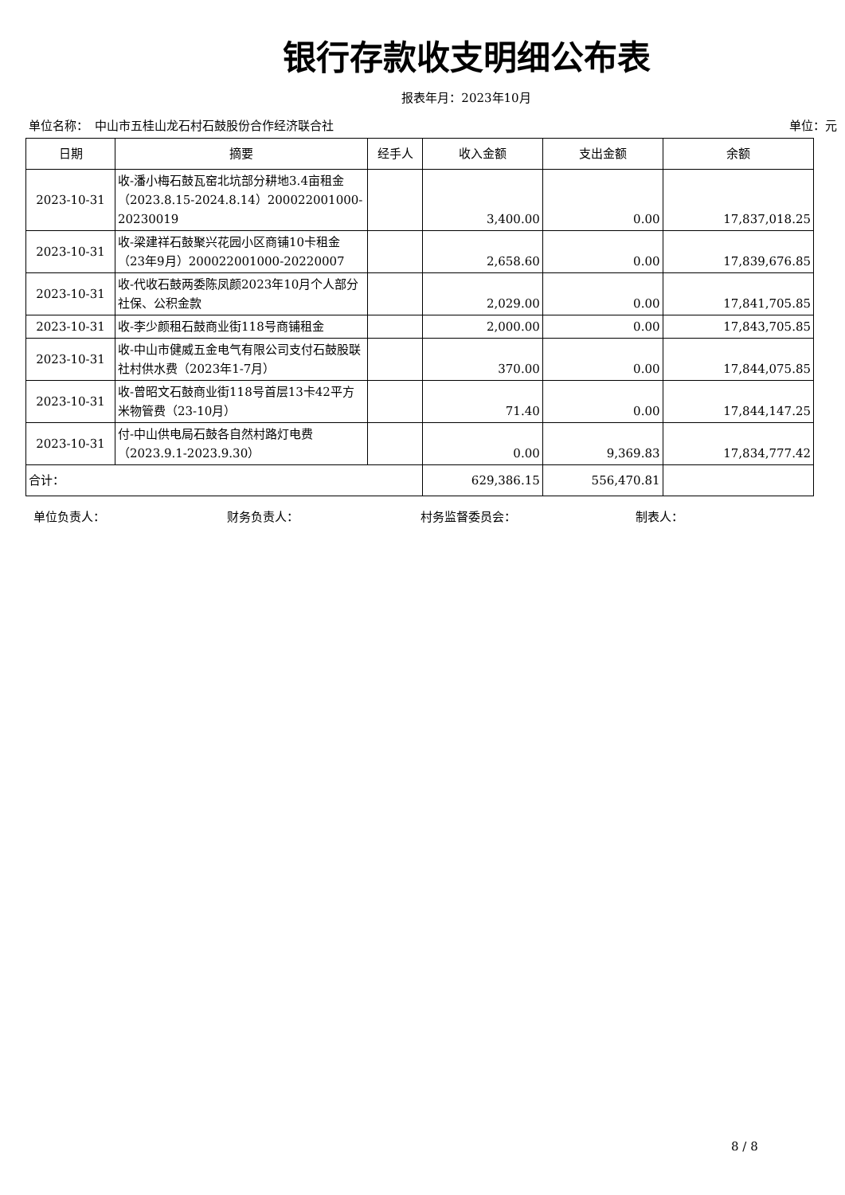银行存款收支明细公布表
报表年月：2023年10月
单位名称：　中山市五桂山龙石村石鼓股份合作经济联合社 单位：元
| 日期 | 摘要 | 经手人 | 收入金额 | 支出金额 | 余额 |
| --- | --- | --- | --- | --- | --- |
| 2023-10-31 | 收-潘小梅石鼓瓦窑北坑部分耕地3.4亩租金（2023.8.15-2024.8.14）200022001000-20230019 | | 3,400.00 | 0.00 | 17,837,018.25 |
| 2023-10-31 | 收-梁建祥石鼓聚兴花园小区商铺10卡租金（23年9月）200022001000-20220007 | | 2,658.60 | 0.00 | 17,839,676.85 |
| 2023-10-31 | 收-代收石鼓两委陈凤颜2023年10月个人部分社保、公积金款 | | 2,029.00 | 0.00 | 17,841,705.85 |
| 2023-10-31 | 收-李少颜租石鼓商业街118号商铺租金 | | 2,000.00 | 0.00 | 17,843,705.85 |
| 2023-10-31 | 收-中山市健威五金电气有限公司支付石鼓股联社村供水费（2023年1-7月） | | 370.00 | 0.00 | 17,844,075.85 |
| 2023-10-31 | 收-曾昭文石鼓商业街118号首层13卡42平方米物管费（23-10月） | | 71.40 | 0.00 | 17,844,147.25 |
| 2023-10-31 | 付-中山供电局石鼓各自然村路灯电费（2023.9.1-2023.9.30） | | 0.00 | 9,369.83 | 17,834,777.42 |
| 合计： | | | 629,386.15 | 556,470.81 | |
单位负责人： 财务负责人： 村务监督委员会： 制表人：
8 / 8